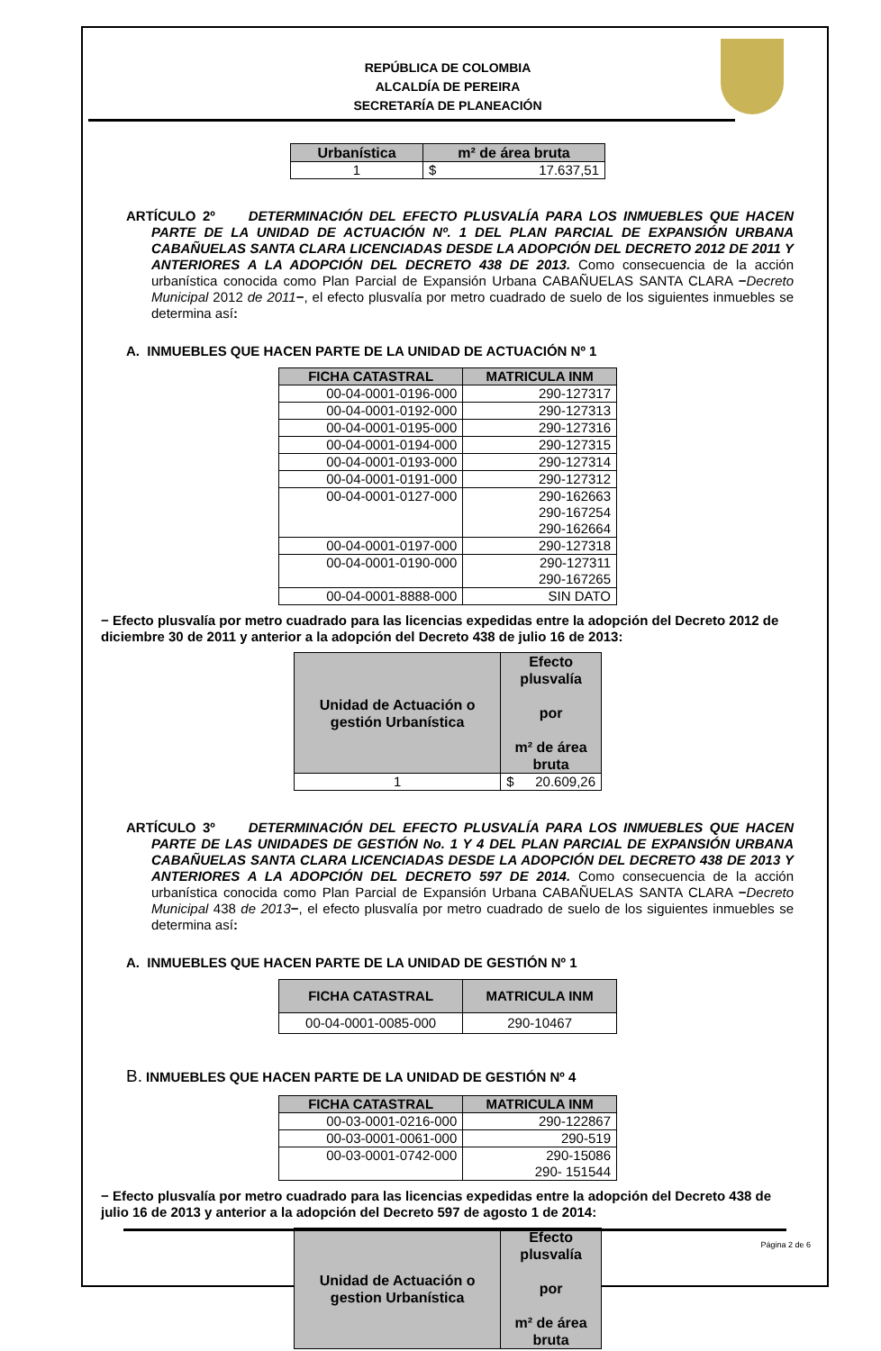REPÚBLICA DE COLOMBIA
ALCALDÍA DE PEREIRA
SECRETARÍA DE PLANEACIÓN
| Urbanística | m² de área bruta |
| --- | --- |
| 1 | $ 17.637,51 |
ARTÍCULO 2º DETERMINACIÓN DEL EFECTO PLUSVALÍA PARA LOS INMUEBLES QUE HACEN PARTE DE LA UNIDAD DE ACTUACIÓN Nº. 1 DEL PLAN PARCIAL DE EXPANSIÓN URBANA CABAÑUELAS SANTA CLARA LICENCIADAS DESDE LA ADOPCIÓN DEL DECRETO 2012 DE 2011 Y ANTERIORES A LA ADOPCIÓN DEL DECRETO 438 DE 2013. Como consecuencia de la acción urbanística conocida como Plan Parcial de Expansión Urbana CABAÑUELAS SANTA CLARA −Decreto Municipal 2012 de 2011−, el efecto plusvalía por metro cuadrado de suelo de los siguientes inmuebles se determina así:
A. INMUEBLES QUE HACEN PARTE DE LA UNIDAD DE ACTUACIÓN Nº 1
| FICHA CATASTRAL | MATRICULA INM |
| --- | --- |
| 00-04-0001-0196-000 | 290-127317 |
| 00-04-0001-0192-000 | 290-127313 |
| 00-04-0001-0195-000 | 290-127316 |
| 00-04-0001-0194-000 | 290-127315 |
| 00-04-0001-0193-000 | 290-127314 |
| 00-04-0001-0191-000 | 290-127312 |
| 00-04-0001-0127-000 | 290-162663 290-167254 290-162664 |
| 00-04-0001-0197-000 | 290-127318 |
| 00-04-0001-0190-000 | 290-127311 290-167265 |
| 00-04-0001-8888-000 | SIN DATO |
− Efecto plusvalía por metro cuadrado para las licencias expedidas entre la adopción del Decreto 2012 de diciembre 30 de 2011 y anterior a la adopción del Decreto 438 de julio 16 de 2013:
| Unidad de Actuación o gestión Urbanística | Efecto plusvalía por m² de área bruta |
| --- | --- |
| 1 | $ 20.609,26 |
ARTÍCULO 3º DETERMINACIÓN DEL EFECTO PLUSVALÍA PARA LOS INMUEBLES QUE HACEN PARTE DE LAS UNIDADES DE GESTIÓN No. 1 Y 4 DEL PLAN PARCIAL DE EXPANSIÓN URBANA CABAÑUELAS SANTA CLARA LICENCIADAS DESDE LA ADOPCIÓN DEL DECRETO 438 DE 2013 Y ANTERIORES A LA ADOPCIÓN DEL DECRETO 597 DE 2014. Como consecuencia de la acción urbanística conocida como Plan Parcial de Expansión Urbana CABAÑUELAS SANTA CLARA −Decreto Municipal 438 de 2013−, el efecto plusvalía por metro cuadrado de suelo de los siguientes inmuebles se determina así:
A. INMUEBLES QUE HACEN PARTE DE LA UNIDAD DE GESTIÓN Nº 1
| FICHA CATASTRAL | MATRICULA INM |
| --- | --- |
| 00-04-0001-0085-000 | 290-10467 |
B. INMUEBLES QUE HACEN PARTE DE LA UNIDAD DE GESTIÓN Nº 4
| FICHA CATASTRAL | MATRICULA INM |
| --- | --- |
| 00-03-0001-0216-000 | 290-122867 |
| 00-03-0001-0061-000 | 290-519 |
| 00-03-0001-0742-000 | 290-15086 290- 151544 |
− Efecto plusvalía por metro cuadrado para las licencias expedidas entre la adopción del Decreto 438 de julio 16 de 2013 y anterior a la adopción del Decreto 597 de agosto 1 de 2014:
| Unidad de Actuación o gestion Urbanística | Efecto plusvalía por m² de área bruta |
| --- | --- |
Página 2 de 6